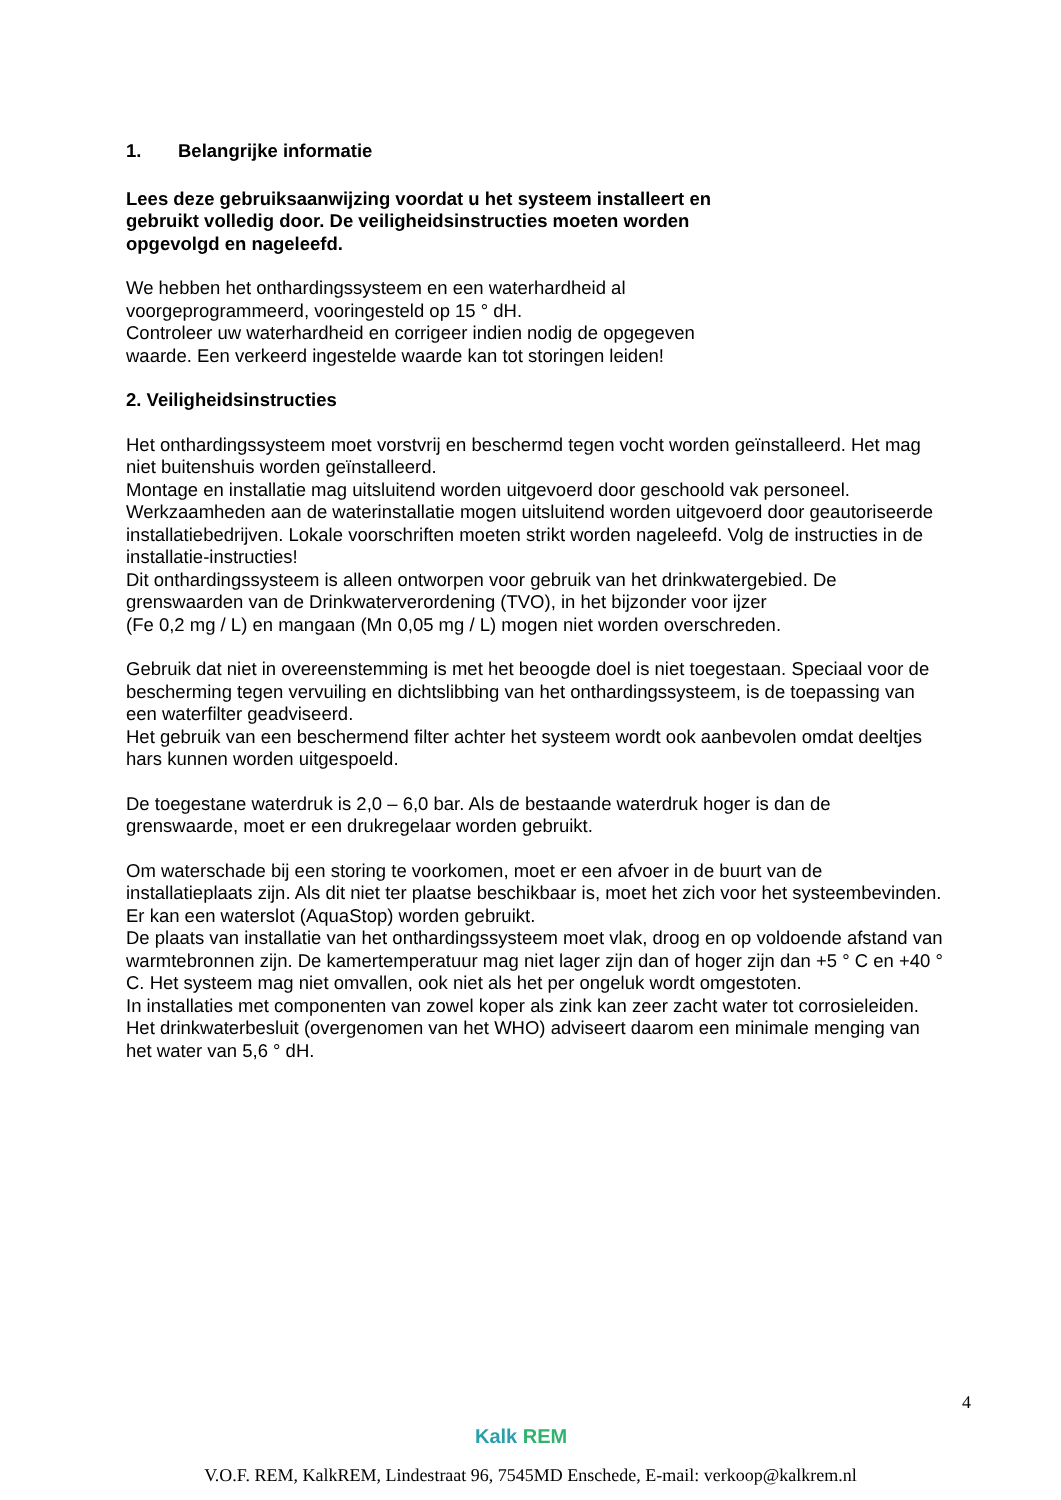1. Belangrijke informatie
Lees deze gebruiksaanwijzing voordat u het systeem installeert en
gebruikt volledig door. De veiligheidsinstructies moeten worden
opgevolgd en nageleefd.
We hebben het onthardingssysteem en een waterhardheid al
voorgeprogrammeerd, vooringesteld op 15 ° dH.
Controleer uw waterhardheid en corrigeer indien nodig de opgegeven
waarde. Een verkeerd ingestelde waarde kan tot storingen leiden!
2. Veiligheidsinstructies
Het onthardingssysteem moet vorstvrij en beschermd tegen vocht worden geïnstalleerd. Het mag niet buitenshuis worden geïnstalleerd.
Montage en installatie mag uitsluitend worden uitgevoerd door geschoold vak personeel. Werkzaamheden aan de waterinstallatie mogen uitsluitend worden uitgevoerd door geautoriseerde installatiebedrijven. Lokale voorschriften moeten strikt worden nageleefd. Volg de instructies in de installatie-instructies!
Dit onthardingssysteem is alleen ontworpen voor gebruik van het drinkwatergebied. De grenswaarden van de Drinkwaterverordening (TVO), in het bijzonder voor ijzer
(Fe 0,2 mg / L) en mangaan (Mn 0,05 mg / L) mogen niet worden overschreden.
Gebruik dat niet in overeenstemming is met het beoogde doel is niet toegestaan. Speciaal voor de bescherming tegen vervuiling en dichtslibbing van het onthardingssysteem, is de toepassing van een waterfilter geadviseerd.
Het gebruik van een beschermend filter achter het systeem wordt ook aanbevolen omdat deeltjes hars kunnen worden uitgespoeld.
De toegestane waterdruk is 2,0 – 6,0 bar. Als de bestaande waterdruk hoger is dan de grenswaarde, moet er een drukregelaar worden gebruikt.
Om waterschade bij een storing te voorkomen, moet er een afvoer in de buurt van de installatieplaats zijn. Als dit niet ter plaatse beschikbaar is, moet het zich voor het systeembevinden. Er kan een waterslot (AquaStop) worden gebruikt.
De plaats van installatie van het onthardingssysteem moet vlak, droog en op voldoende afstand van warmtebronnen zijn. De kamertemperatuur mag niet lager zijn dan of hoger zijn dan +5 ° C en +40 ° C. Het systeem mag niet omvallen, ook niet als het per ongeluk wordt omgestoten.
In installaties met componenten van zowel koper als zink kan zeer zacht water tot corrosieleiden. Het drinkwaterbesluit (overgenomen van het WHO) adviseert daarom een minimale menging van het water van 5,6 ° dH.
4
Kalk REM
V.O.F. REM, KalkREM, Lindestraat 96, 7545MD Enschede, E-mail: verkoop@kalkrem.nl